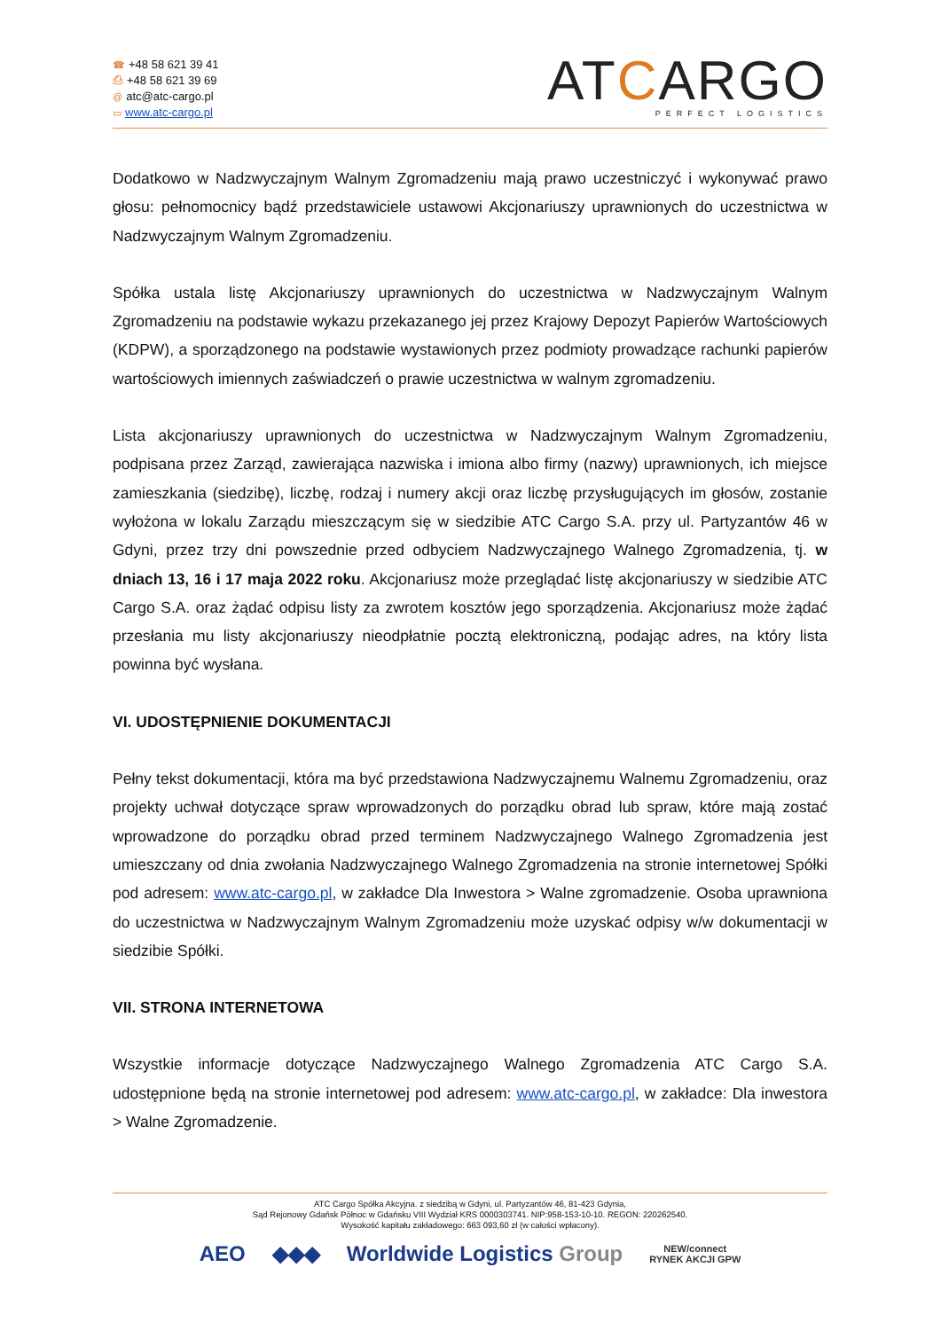☎ +48 58 621 39 41
⎙ +48 58 621 39 69
@ atc@atc-cargo.pl
▭ www.atc-cargo.pl
ATCARGO
PERFECT LOGISTICS
Dodatkowo w Nadzwyczajnym Walnym Zgromadzeniu mają prawo uczestniczyć i wykonywać prawo głosu: pełnomocnicy bądź przedstawiciele ustawowi Akcjonariuszy uprawnionych do uczestnictwa w Nadzwyczajnym Walnym Zgromadzeniu.
Spółka ustala listę Akcjonariuszy uprawnionych do uczestnictwa w Nadzwyczajnym Walnym Zgromadzeniu na podstawie wykazu przekazanego jej przez Krajowy Depozyt Papierów Wartościowych (KDPW), a sporządzonego na podstawie wystawionych przez podmioty prowadzące rachunki papierów wartościowych imiennych zaświadczeń o prawie uczestnictwa w walnym zgromadzeniu.
Lista akcjonariuszy uprawnionych do uczestnictwa w Nadzwyczajnym Walnym Zgromadzeniu, podpisana przez Zarząd, zawierająca nazwiska i imiona albo firmy (nazwy) uprawnionych, ich miejsce zamieszkania (siedzibę), liczbę, rodzaj i numery akcji oraz liczbę przysługujących im głosów, zostanie wyłożona w lokalu Zarządu mieszczącym się w siedzibie ATC Cargo S.A. przy ul. Partyzantów 46 w Gdyni, przez trzy dni powszednie przed odbyciem Nadzwyczajnego Walnego Zgromadzenia, tj. w dniach 13, 16 i 17 maja 2022 roku. Akcjonariusz może przeglądać listę akcjonariuszy w siedzibie ATC Cargo S.A. oraz żądać odpisu listy za zwrotem kosztów jego sporządzenia. Akcjonariusz może żądać przesłania mu listy akcjonariuszy nieodpłatnie pocztą elektroniczną, podając adres, na który lista powinna być wysłana.
VI. UDOSTĘPNIENIE DOKUMENTACJI
Pełny tekst dokumentacji, która ma być przedstawiona Nadzwyczajnemu Walnemu Zgromadzeniu, oraz projekty uchwał dotyczące spraw wprowadzonych do porządku obrad lub spraw, które mają zostać wprowadzone do porządku obrad przed terminem Nadzwyczajnego Walnego Zgromadzenia jest umieszczany od dnia zwołania Nadzwyczajnego Walnego Zgromadzenia na stronie internetowej Spółki pod adresem: www.atc-cargo.pl, w zakładce Dla Inwestora > Walne zgromadzenie. Osoba uprawniona do uczestnictwa w Nadzwyczajnym Walnym Zgromadzeniu może uzyskać odpisy w/w dokumentacji w siedzibie Spółki.
VII. STRONA INTERNETOWA
Wszystkie informacje dotyczące Nadzwyczajnego Walnego Zgromadzenia ATC Cargo S.A. udostępnione będą na stronie internetowej pod adresem: www.atc-cargo.pl, w zakładce: Dla inwestora > Walne Zgromadzenie.
ATC Cargo Spółka Akcyjna. z siedzibą w Gdyni, ul. Partyzantów 46, 81-423 Gdynia,
Sąd Rejonowy Gdańsk Północ w Gdańsku VIII Wydział KRS 0000303741. NIP:958-153-10-10. REGON: 220262540.
Wysokość kapitału zakładowego: 663 093,60 zł (w całości wpłacony).
AEO ◆◆◆ Worldwide Logistics Group NEW/connect
RYNEK AKCJI GPW